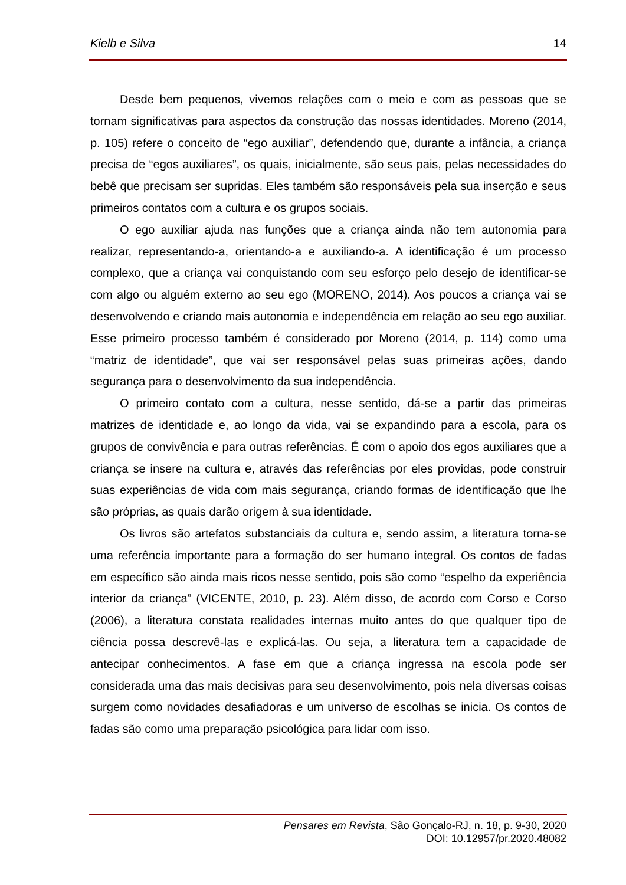Kielb e Silva 14
Desde bem pequenos, vivemos relações com o meio e com as pessoas que se tornam significativas para aspectos da construção das nossas identidades. Moreno (2014, p. 105) refere o conceito de “ego auxiliar”, defendendo que, durante a infância, a criança precisa de “egos auxiliares”, os quais, inicialmente, são seus pais, pelas necessidades do bebê que precisam ser supridas. Eles também são responsáveis pela sua inserção e seus primeiros contatos com a cultura e os grupos sociais.
O ego auxiliar ajuda nas funções que a criança ainda não tem autonomia para realizar, representando-a, orientando-a e auxiliando-a. A identificação é um processo complexo, que a criança vai conquistando com seu esforço pelo desejo de identificar-se com algo ou alguém externo ao seu ego (MORENO, 2014). Aos poucos a criança vai se desenvolvendo e criando mais autonomia e independência em relação ao seu ego auxiliar. Esse primeiro processo também é considerado por Moreno (2014, p. 114) como uma “matriz de identidade”, que vai ser responsável pelas suas primeiras ações, dando segurança para o desenvolvimento da sua independência.
O primeiro contato com a cultura, nesse sentido, dá-se a partir das primeiras matrizes de identidade e, ao longo da vida, vai se expandindo para a escola, para os grupos de convivência e para outras referências. É com o apoio dos egos auxiliares que a criança se insere na cultura e, através das referências por eles providas, pode construir suas experiências de vida com mais segurança, criando formas de identificação que lhe são próprias, as quais darão origem à sua identidade.
Os livros são artefatos substanciais da cultura e, sendo assim, a literatura torna-se uma referência importante para a formação do ser humano integral. Os contos de fadas em específico são ainda mais ricos nesse sentido, pois são como “espelho da experiência interior da criança” (VICENTE, 2010, p. 23). Além disso, de acordo com Corso e Corso (2006), a literatura constata realidades internas muito antes do que qualquer tipo de ciência possa descrevê-las e explicá-las. Ou seja, a literatura tem a capacidade de antecipar conhecimentos. A fase em que a criança ingressa na escola pode ser considerada uma das mais decisivas para seu desenvolvimento, pois nela diversas coisas surgem como novidades desafiadoras e um universo de escolhas se inicia. Os contos de fadas são como uma preparação psicológica para lidar com isso.
Pensares em Revista, São Gonçalo-RJ, n. 18, p. 9-30, 2020
DOI: 10.12957/pr.2020.48082